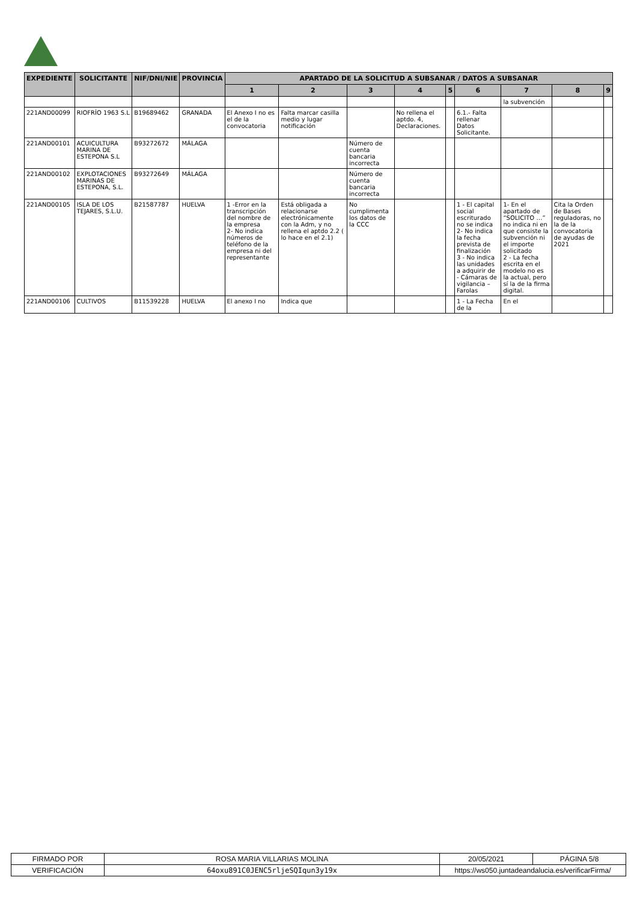| EXPEDIENTE | SOLICITANTE | NIF/DNI/NIE | PROVINCIA | APARTADO DE LA SOLICITUD A SUBSANAR / DATOS A SUBSANAR | | | | | | | | |
| --- | --- | --- | --- | --- | --- | --- | --- | --- | --- | --- | --- | --- |
| | | | | 1 | 2 | 3 | 4 | 5 | 6 | 7 | 8 | 9 |
| | | | | | | | | | | la subvención | | |
| 221AND00099 | RIOFRÍO 1963 S.L | B19689462 | GRANADA | El Anexo I no es el de la convocatoria | Falta marcar casilla medio y lugar notificación | | No rellena el aptdo. 4, Declaraciones. | | 6.1.- Falta rellenar Datos Solicitante. | | | |
| 221AND00101 | ACUICULTURA MARINA DE ESTEPONA S.L | B93272672 | MÁLAGA | | | Número de cuenta bancaria incorrecta | | | | | | |
| 221AND00102 | EXPLOTACIONES MARINAS DE ESTEPONA, S.L. | B93272649 | MÁLAGA | | | Número de cuenta bancaria incorrecta | | | | | | |
| 221AND00105 | ISLA DE LOS TEJARES, S.L.U. | B21587787 | HUELVA | 1 -Error en la transcripción del nombre de la empresa 2- No indica números de teléfono de la empresa ni del representante | Está obligada a relacionarse electrónicamente con la Adm, y no rellena el aptdo 2.2 ( lo hace en el 2.1) | No cumplimenta los datos de la CCC | | | 1 - El capital social escriturado no se indica 2- No indica la fecha prevista de finalización 3 - No indica las unidades a adquirir de - Cámaras de vigilancia – Farolas | 1- En el apartado de “SOLICITO …” no indica ni en que consiste la subvención ni el importe solicitado 2 - La fecha escrita en el modelo no es la actual, pero sí la de la firma digital. | Cita la Orden de Bases reguladoras, no la de la convocatoria de ayudas de 2021 | |
| 221AND00106 | CULTIVOS | B11539228 | HUELVA | El anexo I no | Indica que | | | | 1 - La Fecha de la | En el | | |
| FIRMADO POR | ROSA MARIA VILLARIAS MOLINA | | 20/05/2021 | PÁGINA 5/8 |
| VERIFICACIÓN | 64oxu891C0JENC5rljeSQIqun3y19x | https://ws050.juntadeandalucia.es/verificarFirma/ | | |